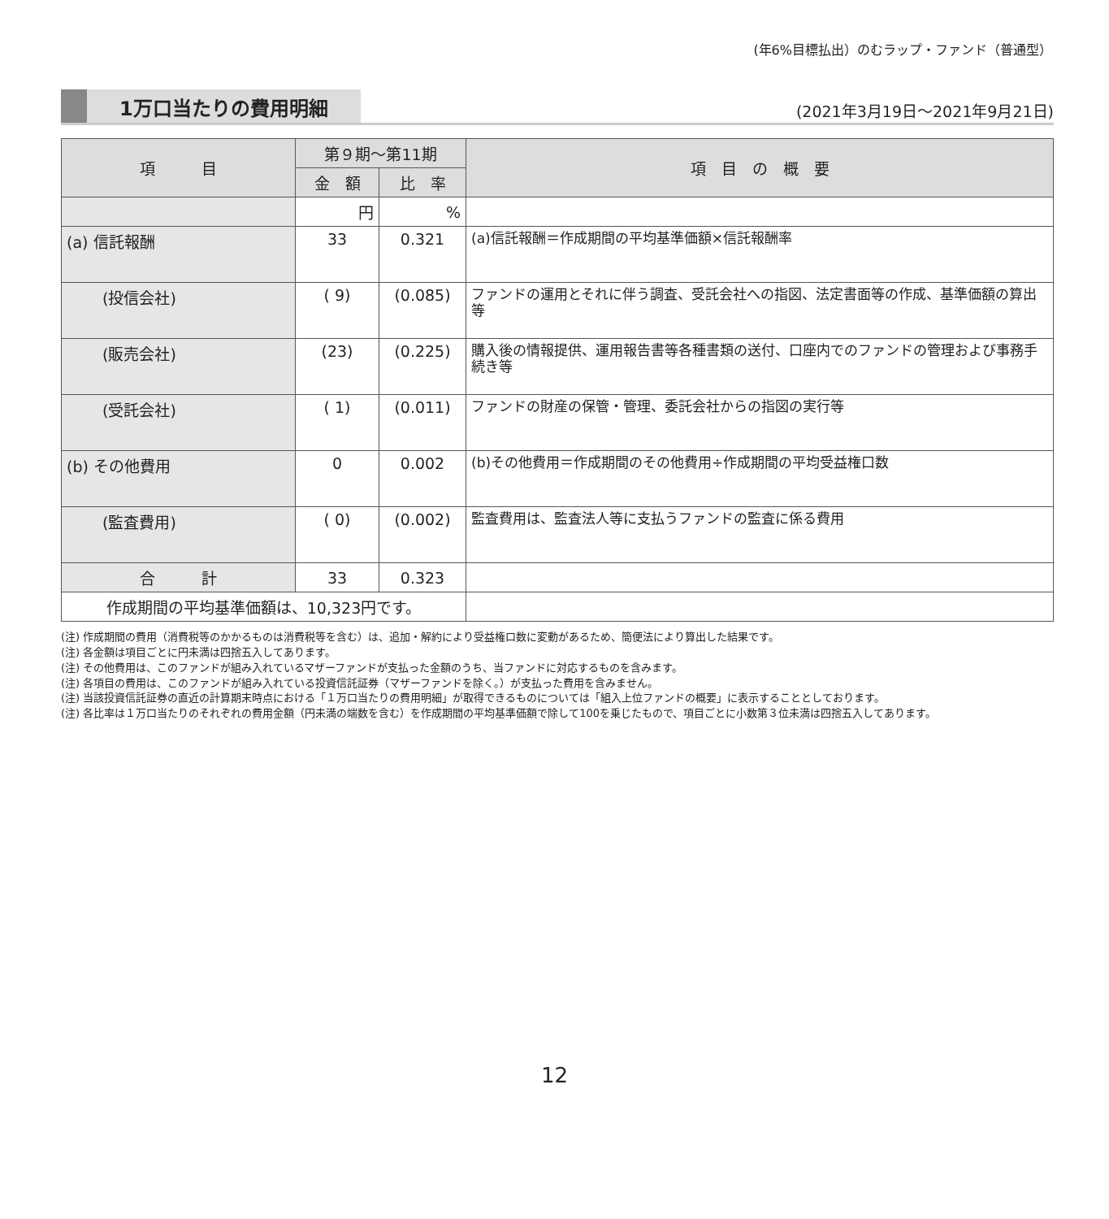(年6%目標払出）のむラップ・ファンド（普通型）
1万口当たりの費用明細
(2021年3月19日～2021年9月21日)
| 項 目 | 第９期～第11期 | | 項 目 の 概 要 |
| --- | --- | --- | --- |
| | 金 額 | 比 率 | |
| | 円 | % | |
| (a) 信託報酬 | 33 | 0.321 | (a)信託報酬＝作成期間の平均基準価額×信託報酬率 |
| (投信会社) | ( 9) | (0.085) | ファンドの運用とそれに伴う調査、受託会社への指図、法定書面等の作成、基準価額の算出等 |
| (販売会社) | (23) | (0.225) | 購入後の情報提供、運用報告書等各種書類の送付、口座内でのファンドの管理および事務手続き等 |
| (受託会社) | ( 1) | (0.011) | ファンドの財産の保管・管理、委託会社からの指図の実行等 |
| (b) その他費用 | 0 | 0.002 | (b)その他費用＝作成期間のその他費用÷作成期間の平均受益権口数 |
| (監査費用) | ( 0) | (0.002) | 監査費用は、監査法人等に支払うファンドの監査に係る費用 |
| 合 計 | 33 | 0.323 | |
| 作成期間の平均基準価額は、10,323円です。 | | | |
(注) 作成期間の費用（消費税等のかかるものは消費税等を含む）は、追加・解約により受益権口数に変動があるため、簡便法により算出した結果です。
(注) 各金額は項目ごとに円未満は四捨五入してあります。
(注) その他費用は、このファンドが組み入れているマザーファンドが支払った金額のうち、当ファンドに対応するものを含みます。
(注) 各項目の費用は、このファンドが組み入れている投資信託証券（マザーファンドを除く。）が支払った費用を含みません。
(注) 当該投資信託証券の直近の計算期末時点における「１万口当たりの費用明細」が取得できるものについては「組入上位ファンドの概要」に表示することとしております。
(注) 各比率は１万口当たりのそれぞれの費用金額（円未満の端数を含む）を作成期間の平均基準価額で除して100を乗じたもので、項目ごとに小数第３位未満は四捨五入してあります。
12